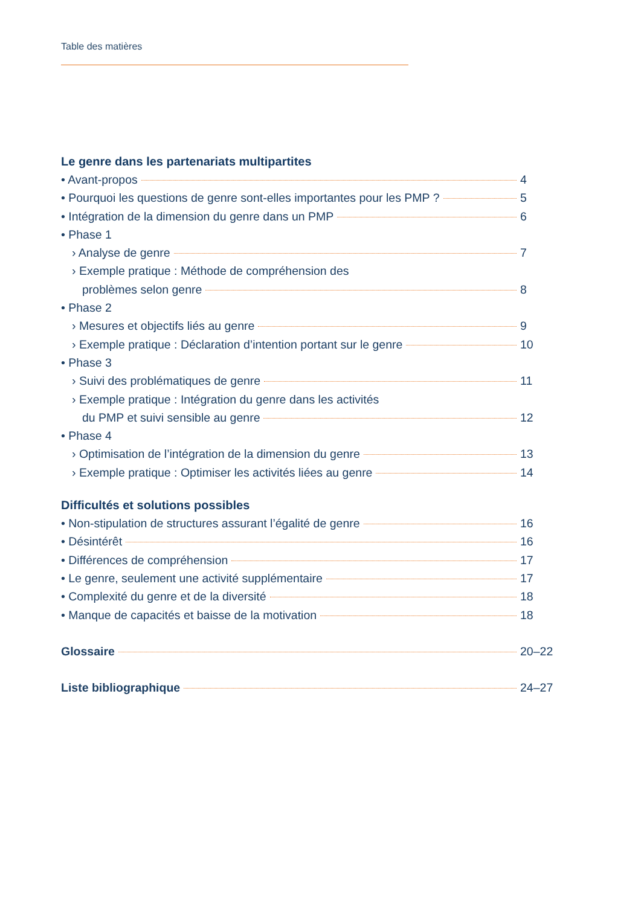Table des matières
Le genre dans les partenariats multipartites
• Avant-propos 4
• Pourquoi les questions de genre sont-elles importantes pour les PMP ? 5
• Intégration de la dimension du genre dans un PMP 6
• Phase 1
› Analyse de genre 7
› Exemple pratique : Méthode de compréhension des
problèmes selon genre 8
• Phase 2
› Mesures et objectifs liés au genre 9
› Exemple pratique : Déclaration d’intention portant sur le genre 10
• Phase 3
› Suivi des problématiques de genre 11
› Exemple pratique : Intégration du genre dans les activités
du PMP et suivi sensible au genre 12
• Phase 4
› Optimisation de l’intégration de la dimension du genre 13
› Exemple pratique : Optimiser les activités liées au genre 14
Difficultés et solutions possibles
• Non-stipulation de structures assurant l’égalité de genre 16
• Désintérêt 16
• Différences de compréhension 17
• Le genre, seulement une activité supplémentaire 17
• Complexité du genre et de la diversité 18
• Manque de capacités et baisse de la motivation 18
Glossaire 20–22
Liste bibliographique 24–27